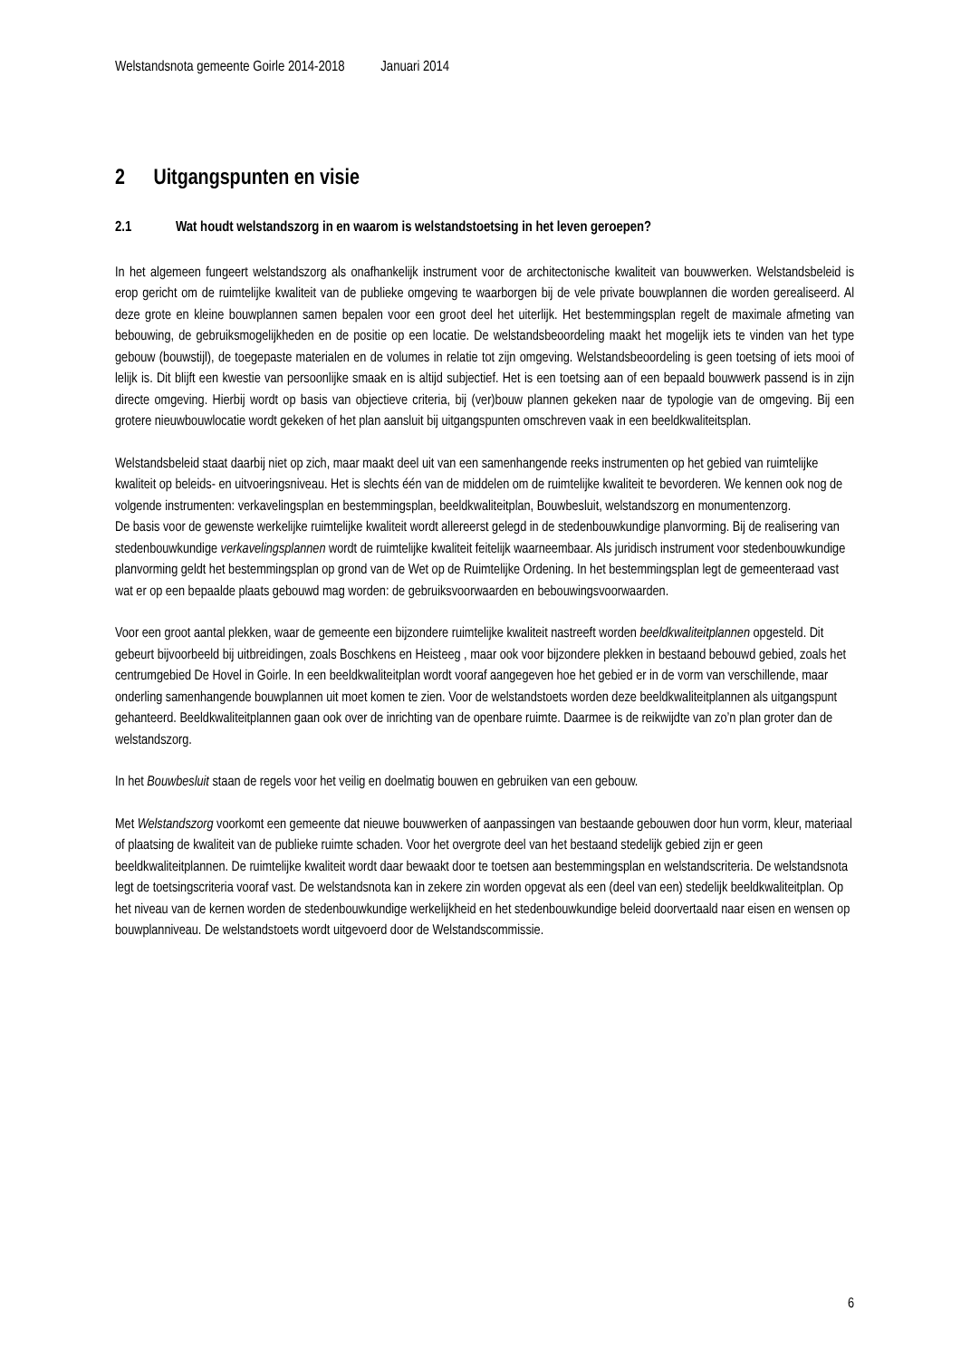Welstandsnota gemeente Goirle 2014-2018 Januari 2014
2 Uitgangspunten en visie
2.1 Wat houdt welstandszorg in en waarom is welstandstoetsing in het leven geroepen?
In het algemeen fungeert welstandszorg als onafhankelijk instrument voor de architectonische kwaliteit van bouwwerken. Welstandsbeleid is erop gericht om de ruimtelijke kwaliteit van de publieke omgeving te waarborgen bij de vele private bouwplannen die worden gerealiseerd. Al deze grote en kleine bouwplannen samen bepalen voor een groot deel het uiterlijk. Het bestemmingsplan regelt de maximale afmeting van bebouwing, de gebruiksmogelijkheden en de positie op een locatie. De welstandsbeoordeling maakt het mogelijk iets te vinden van het type gebouw (bouwstijl), de toegepaste materialen en de volumes in relatie tot zijn omgeving. Welstandsbeoordeling is geen toetsing of iets mooi of lelijk is. Dit blijft een kwestie van persoonlijke smaak en is altijd subjectief. Het is een toetsing aan of een bepaald bouwwerk passend is in zijn directe omgeving. Hierbij wordt op basis van objectieve criteria, bij (ver)bouw plannen gekeken naar de typologie van de omgeving. Bij een grotere nieuwbouwlocatie wordt gekeken of het plan aansluit bij uitgangspunten omschreven vaak in een beeldkwaliteitsplan.
Welstandsbeleid staat daarbij niet op zich, maar maakt deel uit van een samenhangende reeks instrumenten op het gebied van ruimtelijke kwaliteit op beleids- en uitvoeringsniveau. Het is slechts één van de middelen om de ruimtelijke kwaliteit te bevorderen. We kennen ook nog de volgende instrumenten: verkavelingsplan en bestemmingsplan, beeldkwaliteitplan, Bouwbesluit, welstandszorg en monumentenzorg.
De basis voor de gewenste werkelijke ruimtelijke kwaliteit wordt allereerst gelegd in de stedenbouwkundige planvorming. Bij de realisering van stedenbouwkundige verkavelingsplannen wordt de ruimtelijke kwaliteit feitelijk waarneembaar. Als juridisch instrument voor stedenbouwkundige planvorming geldt het bestemmingsplan op grond van de Wet op de Ruimtelijke Ordening. In het bestemmingsplan legt de gemeenteraad vast wat er op een bepaalde plaats gebouwd mag worden: de gebruiksvoorwaarden en bebouwingsvoorwaarden.
Voor een groot aantal plekken, waar de gemeente een bijzondere ruimtelijke kwaliteit nastreeft worden beeldkwaliteitplannen opgesteld. Dit gebeurt bijvoorbeeld bij uitbreidingen, zoals Boschkens en Heisteeg , maar ook voor bijzondere plekken in bestaand bebouwd gebied, zoals het centrumgebied De Hovel in Goirle. In een beeldkwaliteitplan wordt vooraf aangegeven hoe het gebied er in de vorm van verschillende, maar onderling samenhangende bouwplannen uit moet komen te zien. Voor de welstandstoets worden deze beeldkwaliteitplannen als uitgangspunt gehanteerd. Beeldkwaliteitplannen gaan ook over de inrichting van de openbare ruimte. Daarmee is de reikwijdte van zo’n plan groter dan de welstandszorg.
In het Bouwbesluit staan de regels voor het veilig en doelmatig bouwen en gebruiken van een gebouw.
Met Welstandszorg voorkomt een gemeente dat nieuwe bouwwerken of aanpassingen van bestaande gebouwen door hun vorm, kleur, materiaal of plaatsing de kwaliteit van de publieke ruimte schaden. Voor het overgrote deel van het bestaand stedelijk gebied zijn er geen beeldkwaliteitplannen. De ruimtelijke kwaliteit wordt daar bewaakt door te toetsen aan bestemmingsplan en welstandscriteria. De welstandsnota legt de toetsingscriteria vooraf vast. De welstandsnota kan in zekere zin worden opgevat als een (deel van een) stedelijk beeldkwaliteitplan. Op het niveau van de kernen worden de stedenbouwkundige werkelijkheid en het stedenbouwkundige beleid doorvertaald naar eisen en wensen op bouwplanniveau. De welstandstoets wordt uitgevoerd door de Welstandscommissie.
6